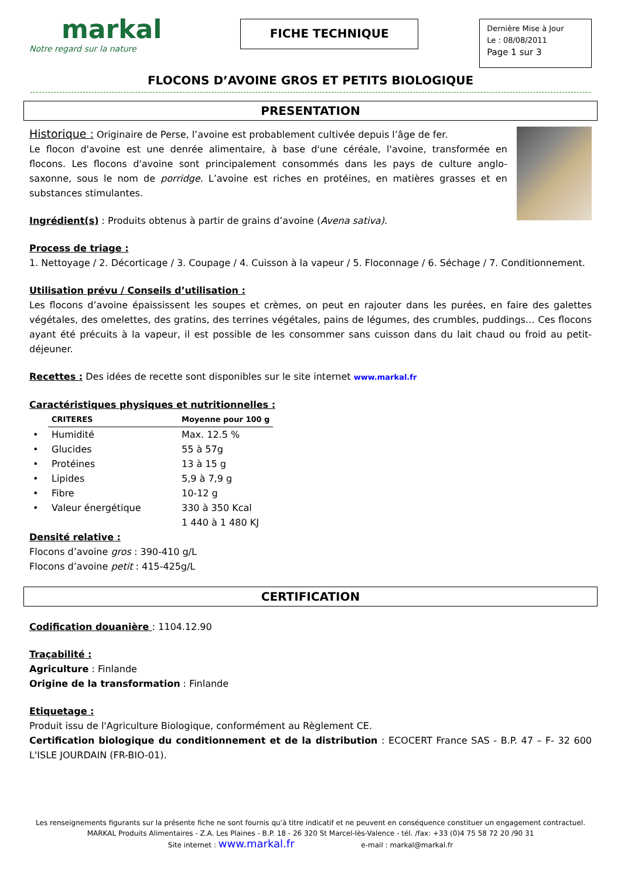markal
Notre regard sur la nature
FICHE TECHNIQUE
Dernière Mise à Jour
Le : 08/08/2011
Page 1 sur 3
FLOCONS D’AVOINE GROS ET PETITS BIOLOGIQUE
PRESENTATION
Historique : Originaire de Perse, l’avoine est probablement cultivée depuis l’âge de fer.
Le flocon d'avoine est une denrée alimentaire, à base d'une céréale, l'avoine, transformée en flocons. Les flocons d'avoine sont principalement consommés dans les pays de culture anglo-saxonne, sous le nom de porridge. L’avoine est riches en protéines, en matières grasses et en substances stimulantes.
Ingrédient(s) : Produits obtenus à partir de grains d’avoine (Avena sativa).
Process de triage :
1. Nettoyage / 2. Décorticage / 3. Coupage / 4. Cuisson à la vapeur / 5. Floconnage / 6. Séchage / 7. Conditionnement.
Utilisation prévu / Conseils d’utilisation :
Les flocons d’avoine épaississent les soupes et crèmes, on peut en rajouter dans les purées, en faire des galettes végétales, des omelettes, des gratins, des terrines végétales, pains de légumes, des crumbles, puddings… Ces flocons ayant été précuits à la vapeur, il est possible de les consommer sans cuisson dans du lait chaud ou froid au petit-déjeuner.
Recettes : Des idées de recette sont disponibles sur le site internet www.markal.fr
Caractéristiques physiques et nutritionnelles :
| | CRITERES | Moyenne pour 100 g |
| --- | --- | --- |
| • | Humidité | Max. 12.5 % |
| • | Glucides | 55 à 57g |
| • | Protéines | 13 à 15 g |
| • | Lipides | 5,9 à 7,9 g |
| • | Fibre | 10-12 g |
| • | Valeur énergétique | 330 à 350 Kcal |
| | | 1 440 à 1 480 KJ |
Densité relative :
Flocons d’avoine gros : 390-410 g/L
Flocons d’avoine petit : 415-425g/L
CERTIFICATION
Codification douanière : 1104.12.90
Traçabilité :
Agriculture : Finlande
Origine de la transformation : Finlande
Etiquetage :
Produit issu de l'Agriculture Biologique, conformément au Règlement CE.
Certification biologique du conditionnement et de la distribution : ECOCERT France SAS - B.P. 47 – F- 32 600 L'ISLE JOURDAIN (FR-BIO-01).
Les renseignements figurants sur la présente fiche ne sont fournis qu'à titre indicatif et ne peuvent en conséquence constituer un engagement contractuel.
MARKAL Produits Alimentaires - Z.A. Les Plaines - B.P. 18 - 26 320 St Marcel-lès-Valence - tél. /fax: +33 (0)4 75 58 72 20 /90 31
Site internet : www.markal.fr e-mail : markal@markal.fr